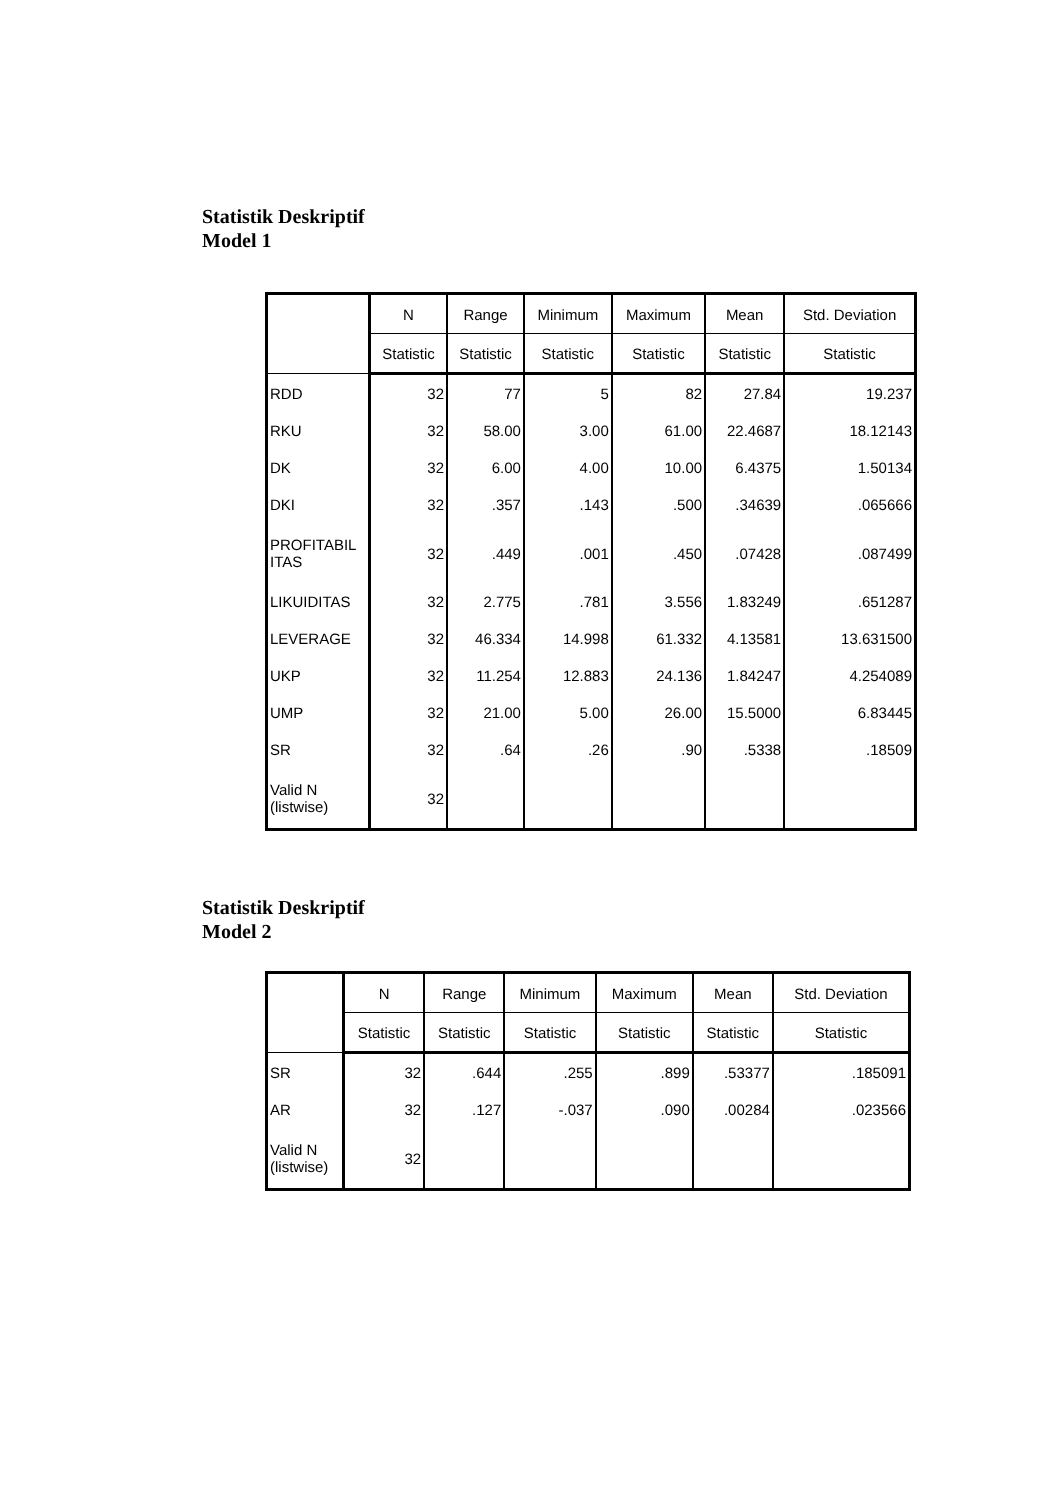Statistik Deskriptif
Model 1
| | N | Range | Minimum | Maximum | Mean | Std. Deviation |
| --- | --- | --- | --- | --- | --- | --- |
| | Statistic | Statistic | Statistic | Statistic | Statistic | Statistic |
| RDD | 32 | 77 | 5 | 82 | 27.84 | 19.237 |
| RKU | 32 | 58.00 | 3.00 | 61.00 | 22.4687 | 18.12143 |
| DK | 32 | 6.00 | 4.00 | 10.00 | 6.4375 | 1.50134 |
| DKI | 32 | .357 | .143 | .500 | .34639 | .065666 |
| PROFITABIL ITAS | 32 | .449 | .001 | .450 | .07428 | .087499 |
| LIKUIDITAS | 32 | 2.775 | .781 | 3.556 | 1.83249 | .651287 |
| LEVERAGE | 32 | 46.334 | 14.998 | 61.332 | 4.13581 | 13.631500 |
| UKP | 32 | 11.254 | 12.883 | 24.136 | 1.84247 | 4.254089 |
| UMP | 32 | 21.00 | 5.00 | 26.00 | 15.5000 | 6.83445 |
| SR | 32 | .64 | .26 | .90 | .5338 | .18509 |
| Valid N (listwise) | 32 | | | | | |
Statistik Deskriptif
Model 2
| | N | Range | Minimum | Maximum | Mean | Std. Deviation |
| --- | --- | --- | --- | --- | --- | --- |
| | Statistic | Statistic | Statistic | Statistic | Statistic | Statistic |
| SR | 32 | .644 | .255 | .899 | .53377 | .185091 |
| AR | 32 | .127 | -.037 | .090 | .00284 | .023566 |
| Valid N (listwise) | 32 | | | | | |